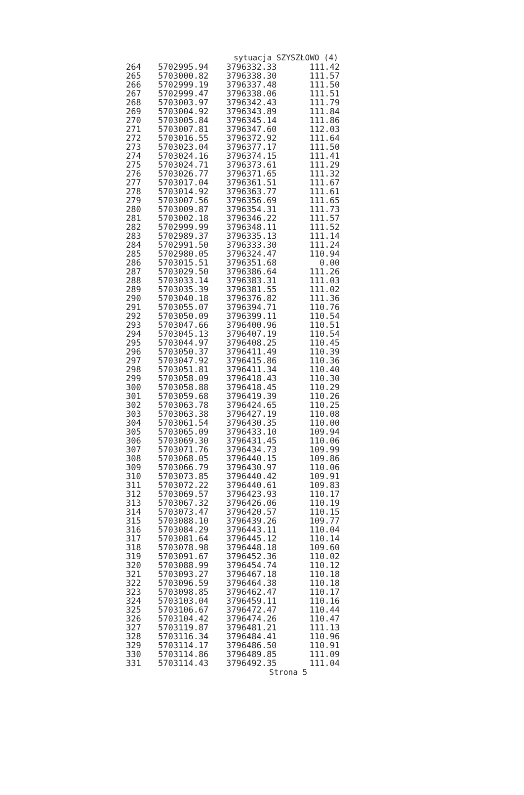sytuacja SZYSZŁOWO (4)
| 264 | 5702995.94 | 3796332.33 | 111.42 |
| 265 | 5703000.82 | 3796338.30 | 111.57 |
| 266 | 5702999.19 | 3796337.48 | 111.50 |
| 267 | 5702999.47 | 3796338.06 | 111.51 |
| 268 | 5703003.97 | 3796342.43 | 111.79 |
| 269 | 5703004.92 | 3796343.89 | 111.84 |
| 270 | 5703005.84 | 3796345.14 | 111.86 |
| 271 | 5703007.81 | 3796347.60 | 112.03 |
| 272 | 5703016.55 | 3796372.92 | 111.64 |
| 273 | 5703023.04 | 3796377.17 | 111.50 |
| 274 | 5703024.16 | 3796374.15 | 111.41 |
| 275 | 5703024.71 | 3796373.61 | 111.29 |
| 276 | 5703026.77 | 3796371.65 | 111.32 |
| 277 | 5703017.04 | 3796361.51 | 111.67 |
| 278 | 5703014.92 | 3796363.77 | 111.61 |
| 279 | 5703007.56 | 3796356.69 | 111.65 |
| 280 | 5703009.87 | 3796354.31 | 111.73 |
| 281 | 5703002.18 | 3796346.22 | 111.57 |
| 282 | 5702999.99 | 3796348.11 | 111.52 |
| 283 | 5702989.37 | 3796335.13 | 111.14 |
| 284 | 5702991.50 | 3796333.30 | 111.24 |
| 285 | 5702980.05 | 3796324.47 | 110.94 |
| 286 | 5703015.51 | 3796351.68 | 0.00 |
| 287 | 5703029.50 | 3796386.64 | 111.26 |
| 288 | 5703033.14 | 3796383.31 | 111.03 |
| 289 | 5703035.39 | 3796381.55 | 111.02 |
| 290 | 5703040.18 | 3796376.82 | 111.36 |
| 291 | 5703055.07 | 3796394.71 | 110.76 |
| 292 | 5703050.09 | 3796399.11 | 110.54 |
| 293 | 5703047.66 | 3796400.96 | 110.51 |
| 294 | 5703045.13 | 3796407.19 | 110.54 |
| 295 | 5703044.97 | 3796408.25 | 110.45 |
| 296 | 5703050.37 | 3796411.49 | 110.39 |
| 297 | 5703047.92 | 3796415.86 | 110.36 |
| 298 | 5703051.81 | 3796411.34 | 110.40 |
| 299 | 5703058.09 | 3796418.43 | 110.30 |
| 300 | 5703058.88 | 3796418.45 | 110.29 |
| 301 | 5703059.68 | 3796419.39 | 110.26 |
| 302 | 5703063.78 | 3796424.65 | 110.25 |
| 303 | 5703063.38 | 3796427.19 | 110.08 |
| 304 | 5703061.54 | 3796430.35 | 110.00 |
| 305 | 5703065.09 | 3796433.10 | 109.94 |
| 306 | 5703069.30 | 3796431.45 | 110.06 |
| 307 | 5703071.76 | 3796434.73 | 109.99 |
| 308 | 5703068.05 | 3796440.15 | 109.86 |
| 309 | 5703066.79 | 3796430.97 | 110.06 |
| 310 | 5703073.85 | 3796440.42 | 109.91 |
| 311 | 5703072.22 | 3796440.61 | 109.83 |
| 312 | 5703069.57 | 3796423.93 | 110.17 |
| 313 | 5703067.32 | 3796426.06 | 110.19 |
| 314 | 5703073.47 | 3796420.57 | 110.15 |
| 315 | 5703088.10 | 3796439.26 | 109.77 |
| 316 | 5703084.29 | 3796443.11 | 110.04 |
| 317 | 5703081.64 | 3796445.12 | 110.14 |
| 318 | 5703078.98 | 3796448.18 | 109.60 |
| 319 | 5703091.67 | 3796452.36 | 110.02 |
| 320 | 5703088.99 | 3796454.74 | 110.12 |
| 321 | 5703093.27 | 3796467.18 | 110.18 |
| 322 | 5703096.59 | 3796464.38 | 110.18 |
| 323 | 5703098.85 | 3796462.47 | 110.17 |
| 324 | 5703103.04 | 3796459.11 | 110.16 |
| 325 | 5703106.67 | 3796472.47 | 110.44 |
| 326 | 5703104.42 | 3796474.26 | 110.47 |
| 327 | 5703119.87 | 3796481.21 | 111.13 |
| 328 | 5703116.34 | 3796484.41 | 110.96 |
| 329 | 5703114.17 | 3796486.50 | 110.91 |
| 330 | 5703114.86 | 3796489.85 | 111.09 |
| 331 | 5703114.43 | 3796492.35 | 111.04 |
Strona 5